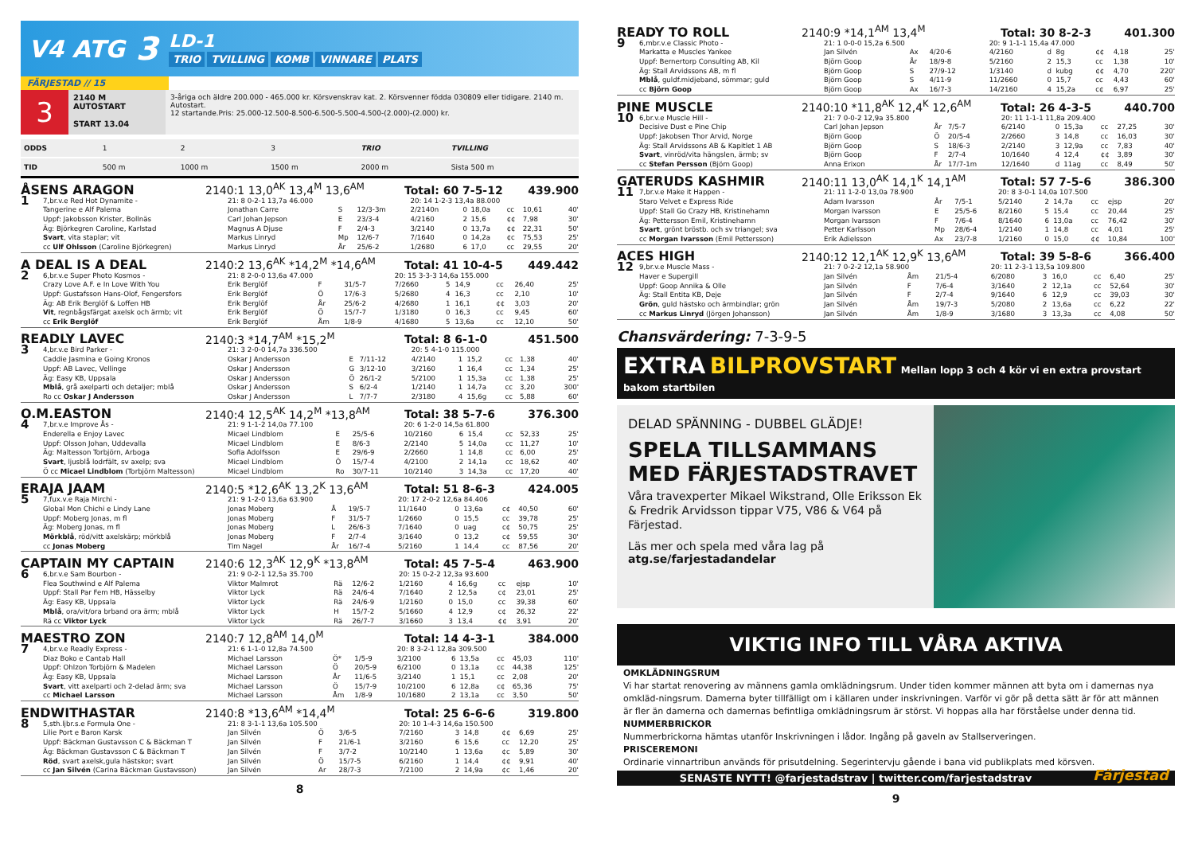V4 ATG 3
LD-1
TRIO TVILLING KOMB VINNARE PLATS
FÄRJESTAD // 15
3
2140 M AUTOSTART
START 13.04
3-åriga och äldre 200.000 - 465.000 kr. Körsvenskrav kat. 2. Körsvenner födda 030809 eller tidigare. 2140 m. Autostart.
12 startande.Pris: 25.000-12.500-8.500-6.500-5.500-4.500-(2.000)-(2.000) kr.
| ODDS | 1 | 2 | 3 | TRIO | TVILLING |
| TID | 500 m | 1000 m | 1500 m | 2000 m | Sista 500 m |
ÅSENS ARAGON 2140:1 13,0<sup>AK</sup> 13,4<sup>M</sup> 13,6<sup>AM</sup> Total: 60 7-5-12 439.900
| 1 | 7,br.v.e Red Hot Dynamite - | 21: 8 0-2-1 13,7a 46.000 | | | 20: 14 1-2-3 13,4a 88.000 | | | | | |
| | Tangerine e Alf Palema | Jonathan Carre | S | 12/3-3m | 2/2140n | 0 | 18,0a | cc | 10,61 | 40' |
| | Uppf: Jakobsson Krister, Bollnäs | Carl Johan Jepson | E | 23/3-4 | 4/2160 | 2 | 15,6 | ¢¢ | 7,98 | 30' |
| | Äg: Björkegren Caroline, Karlstad | Magnus A Djuse | F | 2/4-3 | 3/2140 | 0 | 13,7a | ¢¢ | 22,31 | 50' |
| | Svart , vita staplar; vit | Markus Linryd | Mp | 12/6-7 | 7/1640 | 0 | 14,2a | ¢c | 75,53 | 25' |
| | cc Ulf Ohlsson (Caroline Björkegren) | Markus Linryd | År | 25/6-2 | 1/2680 | 6 | 17,0 | cc | 29,55 | 20' |
A DEAL IS A DEAL 2140:2 13,6<sup>AK</sup> *14,2<sup>M</sup> *14,6<sup>AM</sup> Total: 41 10-4-5 449.442
| 2 | 6,br.v.e Super Photo Kosmos - | 21: 8 2-0-0 13,6a 47.000 | | | 20: 15 3-3-3 14,6a 155.000 | | | | | |
| | Crazy Love A.F. e In Love With You | Erik Berglöf | F | 31/5-7 | 7/2660 | 5 | 14,9 | cc | 26,40 | 25' |
| | Uppf: Gustafsson Hans-Olof, Fengersfors | Erik Berglöf | Ö | 17/6-3 | 5/2680 | 4 | 16,3 | cc | 2,10 | 10' |
| | Äg: AB Erik Berglöf & Loffen HB | Erik Berglöf | År | 25/6-2 | 4/2680 | 1 | 16,1 | ¢¢ | 3,03 | 20' |
| | Vit , regnbågsfärgat axelsk och ärmb; vit | Erik Berglöf | Ö | 15/7-7 | 1/3180 | 0 | 16,3 | cc | 9,45 | 60' |
| | cc Erik Berglöf | Erik Berglöf | Åm | 1/8-9 | 4/1680 | 5 | 13,6a | cc | 12,10 | 50' |
READLY LAVEC 2140:3 *14,7<sup>AM</sup> *15,2<sup>M</sup> Total: 8 6-1-0 451.500
| 3 | 4,br.v.e Bird Parker - | 21: 3 2-0-0 14,7a 336.500 | | | 20: 5 4-1-0 115.000 | | | | | |
| | Caddie Jasmina e Going Kronos | Oskar J Andersson | E | 7/11-12 | 4/2140 | 1 | 15,2 | cc | 1,38 | 40' |
| | Uppf: AB Lavec, Vellinge | Oskar J Andersson | G | 3/12-10 | 3/2160 | 1 | 16,4 | cc | 1,34 | 25' |
| | Äg: Easy KB, Uppsala | Oskar J Andersson | Ö | 26/1-2 | 5/2100 | 1 | 15,3a | cc | 1,38 | 25' |
| | Mblå , grå axelparti och detaljer; mblå | Oskar J Andersson | S | 6/2-4 | 1/2140 | 1 | 14,7a | cc | 3,20 | 300' |
| | Ro cc Oskar J Andersson | Oskar J Andersson | L | 7/7-7 | 2/3180 | 4 | 15,6g | cc | 5,88 | 60' |
O.M.EASTON 2140:4 12,5<sup>AK</sup> 14,2<sup>M</sup> *13,8<sup>AM</sup> Total: 38 5-7-6 376.300
| 4 | 7,br.v.e Improve Ås - | 21: 9 1-1-2 14,0a 77.100 | | | 20: 6 1-2-0 14,5a 61.800 | | | | | |
| | Enderella e Enjoy Lavec | Micael Lindblom | E | 25/5-6 | 10/2160 | 6 | 15,4 | cc | 52,33 | 25' |
| | Uppf: Olsson Johan, Uddevalla | Micael Lindblom | E | 8/6-3 | 2/2140 | 5 | 14,0a | cc | 11,27 | 10' |
| | Äg: Maltesson Torbjörn, Arboga | Sofia Adolfsson | E | 29/6-9 | 2/2660 | 1 | 14,8 | cc | 6,00 | 25' |
| | Svart , ljusblå lodrfält, sv axelp; sva | Micael Lindblom | Ö | 15/7-4 | 4/2100 | 2 | 14,1a | cc | 18,62 | 40' |
| | Ö cc Micael Lindblom (Torbjörn Maltesson) | Micael Lindblom | Ro | 30/7-11 | 10/2140 | 3 | 14,3a | cc | 17,20 | 40' |
ERAJA JAAM 2140:5 *12,6<sup>AK</sup> 13,2<sup>K</sup> 13,6<sup>AM</sup> Total: 51 8-6-3 424.005
| 5 | 7,fux.v.e Raja Mirchi - | 21: 9 1-2-0 13,6a 63.900 | | | 20: 17 2-0-2 12,6a 84.406 | | | | | |
| | Global Mon Chichi e Lindy Lane | Jonas Moberg | Å | 19/5-7 | 11/1640 | 0 | 13,6a | c¢ | 40,50 | 60' |
| | Uppf: Moberg Jonas, m fl | Jonas Moberg | F | 31/5-7 | 1/2660 | 0 | 15,5 | cc | 39,78 | 25' |
| | Äg: Moberg Jonas, m fl | Jonas Moberg | L | 26/6-3 | 7/1640 | 0 | uag | c¢ | 50,75 | 25' |
| | Mörkblå , röd/vitt axelskärp; mörkblå | Jonas Moberg | F | 2/7-4 | 3/1640 | 0 | 13,2 | c¢ | 59,55 | 30' |
| | cc Jonas Moberg | Tim Nagel | År | 16/7-4 | 5/2160 | 1 | 14,4 | cc | 87,56 | 20' |
CAPTAIN MY CAPTAIN 2140:6 12,3<sup>AK</sup> 12,9<sup>K</sup> *13,8<sup>AM</sup> Total: 45 7-5-4 463.900
| 6 | 6,br.v.e Sam Bourbon - | 21: 9 0-2-1 12,5a 35.700 | | | 20: 15 0-2-2 12,3a 93.600 | | | | | |
| | Flea Southwind e Alf Palema | Viktor Malmrot | Rä | 12/6-2 | 1/2160 | 4 | 16,6g | cc | ejsp | 10' |
| | Uppf: Stall Par Fem HB, Hässelby | Viktor Lyck | Rä | 24/6-4 | 7/1640 | 2 | 12,5a | c¢ | 23,01 | 25' |
| | Äg: Easy KB, Uppsala | Viktor Lyck | Rä | 24/6-9 | 1/2160 | 0 | 15,0 | cc | 39,38 | 60' |
| | Mblå , ora/vit/ora brband ora ärm; mblå | Viktor Lyck | H | 15/7-2 | 5/1660 | 4 | 12,9 | c¢ | 26,32 | 22' |
| | Rä cc Viktor Lyck | Viktor Lyck | Rä | 26/7-7 | 3/1660 | 3 | 13,4 | ¢¢ | 3,91 | 20' |
MAESTRO ZON 2140:7 12,8<sup>AM</sup> 14,0<sup>M</sup> Total: 14 4-3-1 384.000
| 7 | 4,br.v.e Readly Express - | 21: 6 1-1-0 12,8a 74.500 | | | 20: 8 3-2-1 12,8a 309.500 | | | | | |
| | Diaz Boko e Cantab Hall | Michael Larsson | Ö* | 1/5-9 | 3/2100 | 6 | 13,5a | cc | 45,03 | 110' |
| | Uppf: Ohlzon Torbjörn & Madelen | Michael Larsson | Ö | 20/5-9 | 6/2100 | 0 | 13,1a | cc | 44,38 | 125' |
| | Äg: Easy KB, Uppsala | Michael Larsson | År | 11/6-5 | 3/2140 | 1 | 15,1 | cc | 2,08 | 20' |
| | Svart , vitt axelparti och 2-delad ärm; sva | Michael Larsson | Ö | 15/7-9 | 10/2100 | 6 | 12,8a | c¢ | 65,36 | 75' |
| | cc Michael Larsson | Michael Larsson | Åm | 1/8-9 | 10/1680 | 2 | 13,1a | cc | 3,50 | 50' |
ENDWITHASTAR 2140:8 *13,6<sup>AM</sup> *14,4<sup>M</sup> Total: 25 6-6-6 319.800
| 8 | 5,sth.ljbr.s.e Formula One - | 21: 8 3-1-1 13,6a 105.500 | | | 20: 10 1-4-3 14,6a 150.500 | | | | | |
| | Lilie Port e Baron Karsk | Jan Silvén | Ö | 3/6-5 | 7/2160 | 3 | 14,8 | ¢¢ | 6,69 | 25' |
| | Uppf: Bäckman Gustavsson C & Bäckman T | Jan Silvén | F | 21/6-1 | 3/2160 | 6 | 15,6 | cc | 12,20 | 25' |
| | Äg: Bäckman Gustavsson C & Bäckman T | Jan Silvén | F | 3/7-2 | 10/2140 | 1 | 13,6a | ¢c | 5,89 | 30' |
| | Röd , svart axelsk,gula hästskor; svart | Jan Silvén | Ö | 15/7-5 | 6/2160 | 1 | 14,4 | ¢¢ | 9,91 | 40' |
| | cc Jan Silvén (Carina Bäckman Gustavsson) | Jan Silvén | Ar | 28/7-3 | 7/2100 | 2 | 14,9a | ¢c | 1,46 | 20' |
8
READY TO ROLL 2140:9 *14,1<sup>AM</sup> 13,4<sup>M</sup> Total: 30 8-2-3 401.300
| 9 | 6,mbr.v.e Classic Photo - | 21: 1 0-0-0 15,2a 6.500 | | | 20: 9 1-1-1 15,4a 47.000 | | | | | |
| | Markatta e Muscles Yankee | Jan Silvén | Ax | 4/20-6 | 4/2160 | d | 8g | ¢¢ | 4,18 | 25' |
| | Uppf: Bernertorp Consulting AB, Kil | Björn Goop | År | 18/9-8 | 5/2160 | 2 | 15,3 | cc | 1,38 | 10' |
| | Äg: Stall Arvidssons AB, m fl | Björn Goop | S | 27/9-12 | 1/3140 | d | kubg | ¢¢ | 4,70 | 220' |
| | Mblå , guldf.midjeband, sömmar; guld | Björn Goop | S | 4/11-9 | 11/2660 | 0 | 15,7 | cc | 4,43 | 60' |
| | cc Björn Goop | Björn Goop | Ax | 16/7-3 | 14/2160 | 4 | 15,2a | c¢ | 6,97 | 25' |
PINE MUSCLE 2140:10 *11,8<sup>AK</sup> 12,4<sup>K</sup> 12,6<sup>AM</sup> Total: 26 4-3-5 440.700
| 10 | 6,br.v.e Muscle Hill - | 21: 7 0-0-2 12,9a 35.800 | | | 20: 11 1-1-1 11,8a 209.400 | | | | | |
| | Decisive Dust e Pine Chip | Carl Johan Jepson | År | 7/5-7 | 6/2140 | 0 | 15,3a | cc | 27,25 | 30' |
| | Uppf: Jakobsen Thor Arvid, Norge | Björn Goop | Ö | 20/5-4 | 2/2660 | 3 | 14,8 | cc | 16,03 | 30' |
| | Äg: Stall Arvidssons AB & Kapitlet 1 AB | Björn Goop | S | 18/6-3 | 2/2140 | 3 | 12,9a | cc | 7,83 | 40' |
| | Svart , vinröd/vita hängslen, ärmb; sv | Björn Goop | F | 2/7-4 | 10/1640 | 4 | 12,4 | ¢¢ | 3,89 | 30' |
| | cc Stefan Persson (Björn Goop) | Anna Erixon | År | 17/7-1m | 12/1640 | d | 11ag | cc | 8,49 | 50' |
GATERUDS KASHMIR 2140:11 13,0<sup>AK</sup> 14,1<sup>K</sup> 14,1<sup>AM</sup> Total: 57 7-5-6 386.300
| 11 | 7,br.v.e Make it Happen - | 21: 11 1-2-0 13,0a 78.900 | | | 20: 8 3-0-1 14,0a 107.500 | | | | | |
| | Staro Velvet e Express Ride | Adam Ivarsson | År | 7/5-1 | 5/2140 | 2 | 14,7a | cc | ejsp | 20' |
| | Uppf: Stall Go Crazy HB, Kristinehamn | Morgan Ivarsson | E | 25/5-6 | 8/2160 | 5 | 15,4 | cc | 20,44 | 25' |
| | Äg: Pettersson Emil, Kristinehamn | Morgan Ivarsson | F | 7/6-4 | 8/1640 | 6 | 13,0a | cc | 76,42 | 30' |
| | Svart , grönt bröstb. och sv triangel; sva | Petter Karlsson | Mp | 28/6-4 | 1/2140 | 1 | 14,8 | cc | 4,01 | 25' |
| | cc Morgan Ivarsson (Emil Pettersson) | Erik Adielsson | Ax | 23/7-8 | 1/2160 | 0 | 15,0 | ¢¢ | 10,84 | 100' |
ACES HIGH 2140:12 12,1<sup>AK</sup> 12,9<sup>K</sup> 13,6<sup>AM</sup> Total: 39 5-8-6 366.400
| 12 | 9,br.v.e Muscle Mass - | 21: 7 0-2-2 12,1a 58.900 | | | 20: 11 2-3-1 13,5a 109.800 | | | | | |
| | Haver e Supergill | Jan Silvén | Åm | 21/5-4 | 6/2080 | 3 | 16,0 | cc | 6,40 | 25' |
| | Uppf: Goop Annika & Olle | Jan Silvén | F | 7/6-4 | 3/1640 | 2 | 12,1a | cc | 52,64 | 30' |
| | Äg: Stall Entita KB, Deje | Jan Silvén | F | 2/7-4 | 9/1640 | 6 | 12,9 | cc | 39,03 | 30' |
| | Grön , guld hästsko och ärmbindlar; grön | Jan Silvén | Åm | 19/7-3 | 5/2080 | 2 | 13,6a | cc | 6,22 | 22' |
| | cc Markus Linryd (Jörgen Johansson) | Jan Silvén | Åm | 1/8-9 | 3/1680 | 3 | 13,3a | cc | 4,08 | 50' |
Chansvärdering: 7-3-9-5
EXTRA BILPROVSTART Mellan lopp 3 och 4 kör vi en extra provstart bakom startbilen
DELAD SPÄNNING - DUBBEL GLÄDJE!
SPELA TILLSAMMANS MED FÄRJESTADSTRAVET
Våra travexperter Mikael Wikstrand, Olle Eriksson Ek & Fredrik Arvidsson tippar V75, V86 & V64 på Färjestad.
Läs mer och spela med våra lag på
atg.se/farjestadandelar
VIKTIG INFO TILL VÅRA AKTIVA
OMKLÄDNINGSRUM
Vi har startat renovering av männens gamla omklädningsrum. Under tiden kommer männen att byta om i damernas nya omkläd-ningsrum. Damerna byter tillfälligt om i källaren under inskrivningen. Varför vi gör på detta sätt är för att männen är fler än damerna och damernas befintliga omklädningsrum är störst. Vi hoppas alla har förståelse under denna tid.
NUMMERBRICKOR
Nummerbrickorna hämtas utanför Inskrivningen i lådor. Ingång på gaveln av Stallserveringen.
PRISCEREMONI
Ordinarie vinnartribun används för prisutdelning. Segerintervju gående i bana vid publikplats med körsven. Färjestad
SENASTE NYTT! @farjestadstrav | twitter.com/farjestadstrav
9